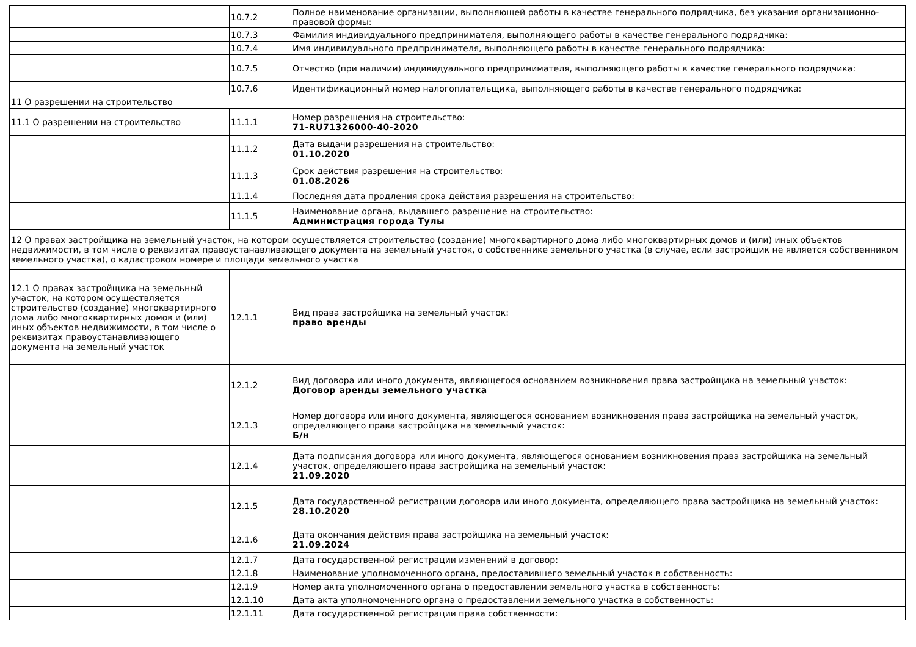| | 10.7.2 | Полное наименование организации, выполняющей работы в качестве генерального подрядчика, без указания организационно-правовой формы: |
| | 10.7.3 | Фамилия индивидуального предпринимателя, выполняющего работы в качестве генерального подрядчика: |
| | 10.7.4 | Имя индивидуального предпринимателя, выполняющего работы в качестве генерального подрядчика: |
| | 10.7.5 | Отчество (при наличии) индивидуального предпринимателя, выполняющего работы в качестве генерального подрядчика: |
| | 10.7.6 | Идентификационный номер налогоплательщика, выполняющего работы в качестве генерального подрядчика: |
| 11 О разрешении на строительство | | |
| 11.1 О разрешении на строительство | 11.1.1 | Номер разрешения на строительство: 71-RU71326000-40-2020 |
| | 11.1.2 | Дата выдачи разрешения на строительство: 01.10.2020 |
| | 11.1.3 | Срок действия разрешения на строительство: 01.08.2026 |
| | 11.1.4 | Последняя дата продления срока действия разрешения на строительство: |
| | 11.1.5 | Наименование органа, выдавшего разрешение на строительство: Администрация города Тулы |
| 12 О правах застройщика на земельный участок, на котором осуществляется строительство (создание) многоквартирного дома либо многоквартирных домов и (или) иных объектов недвижимости, в том числе о реквизитах правоустанавливающего документа на земельный участок, о собственнике земельного участка (в случае, если застройщик не является собственником земельного участка), о кадастровом номере и площади земельного участка | | |
| 12.1 О правах застройщика на земельный участок, на котором осуществляется строительство (создание) многоквартирного дома либо многоквартирных домов и (или) иных объектов недвижимости, в том числе о реквизитах правоустанавливающего документа на земельный участок | 12.1.1 | Вид права застройщика на земельный участок: право аренды |
| | 12.1.2 | Вид договора или иного документа, являющегося основанием возникновения права застройщика на земельный участок: Договор аренды земельного участка |
| | 12.1.3 | Номер договора или иного документа, являющегося основанием возникновения права застройщика на земельный участок, определяющего права застройщика на земельный участок: Б/н |
| | 12.1.4 | Дата подписания договора или иного документа, являющегося основанием возникновения права застройщика на земельный участок, определяющего права застройщика на земельный участок: 21.09.2020 |
| | 12.1.5 | Дата государственной регистрации договора или иного документа, определяющего права застройщика на земельный участок: 28.10.2020 |
| | 12.1.6 | Дата окончания действия права застройщика на земельный участок: 21.09.2024 |
| | 12.1.7 | Дата государственной регистрации изменений в договор: |
| | 12.1.8 | Наименование уполномоченного органа, предоставившего земельный участок в собственность: |
| | 12.1.9 | Номер акта уполномоченного органа о предоставлении земельного участка в собственность: |
| | 12.1.10 | Дата акта уполномоченного органа о предоставлении земельного участка в собственность: |
| | 12.1.11 | Дата государственной регистрации права собственности: |